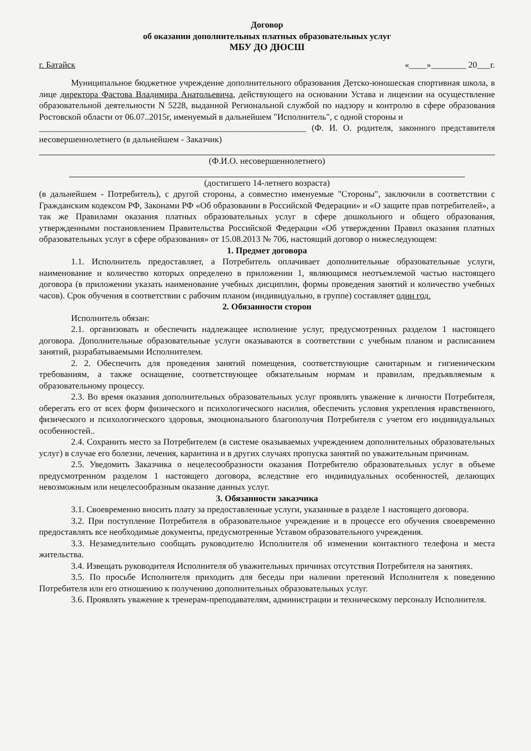Договор
об оказании дополнительных платных образовательных услуг
МБУ ДО ДЮСШ
г. Батайск «____»________ 20___г.
Муниципальное бюджетное учреждение дополнительного образования Детско-юношеская спортивная школа, в лице директора Фастова Владимира Анатольевича, действующего на основании Устава и лицензии на осуществление образовательной деятельности N 5228, выданной Региональной службой по надзору и контролю в сфере образования Ростовской области от 06.07..2015г, именуемый в дальнейшем "Исполнитель", с одной стороны и
_____________________________________________________________ (Ф. И. О. родителя, законного представителя несовершеннолетнего (в дальнейшем - Заказчик)
(Ф.И.О. несовершеннолетнего)
(достигшего 14-летнего возраста)
(в дальнейшем - Потребитель), с другой стороны, а совместно именуемые "Стороны", заключили в соответствии с Гражданским кодексом РФ, Законами РФ «Об образовании в Российской Федерации» и «О защите прав потребителей», а так же Правилами оказания платных образовательных услуг в сфере дошкольного и общего образования, утвержденными постановлением Правительства Российской Федерации «Об утверждении Правил оказания платных образовательных услуг в сфере образования» от 15.08.2013 № 706, настоящий договор о нижеследующем:
1. Предмет договора
1.1. Исполнитель предоставляет, а Потребитель оплачивает дополнительные образовательные услуги, наименование и количество которых определено в приложении 1, являющимся неотъемлемой частью настоящего договора (в приложении указать наименование учебных дисциплин, формы проведения занятий и количество учебных часов). Срок обучения в соответствии с рабочим планом (индивидуально, в группе) составляет один год.
2. Обязанности сторон
Исполнитель обязан:
2.1. организовать и обеспечить надлежащее исполнение услуг, предусмотренных разделом 1 настоящего договора. Дополнительные образовательные услуги оказываются в соответствии с учебным планом и расписанием занятий, разрабатываемыми Исполнителем.
2. 2. Обеспечить для проведения занятий помещения, соответствующие санитарным и гигиеническим требованиям, а также оснащение, соответствующее обязательным нормам и правилам, предъявляемым к образовательному процессу.
2.3. Во время оказания дополнительных образовательных услуг проявлять уважение к личности Потребителя, оберегать его от всех форм физического и психологического насилия, обеспечить условия укрепления нравственного, физического и психологического здоровья, эмоционального благополучия Потребителя с учетом его индивидуальных особенностей..
2.4. Сохранить место за Потребителем (в системе оказываемых учреждением дополнительных образовательных услуг) в случае его болезни, лечения, карантина и в других случаях пропуска занятий по уважительным причинам.
2.5. Уведомить Заказчика о нецелесообразности оказания Потребителю образовательных услуг в объеме предусмотренном разделом 1 настоящего договора, вследствие его индивидуальных особенностей, делающих невозможным или нецелесообразным оказание данных услуг.
3. Обязанности заказчика
3.1. Своевременно вносить плату за предоставленные услуги, указанные в разделе 1 настоящего договора.
3.2. При поступление Потребителя в образовательное учреждение и в процессе его обучения своевременно предоставлять все необходимые документы, предусмотренные Уставом образовательного учреждения.
3.3. Незамедлительно сообщать руководителю Исполнителя об изменении контактного телефона и места жительства.
3.4. Извещать руководителя Исполнителя об уважительных причинах отсутствия Потребителя на занятиях.
3.5. По просьбе Исполнителя приходить для беседы при наличии претензий Исполнителя к поведению Потребителя или его отношению к получению дополнительных образовательных услуг.
3.6. Проявлять уважение к тренерам-преподавателям, администрации и техническому персоналу Исполнителя.